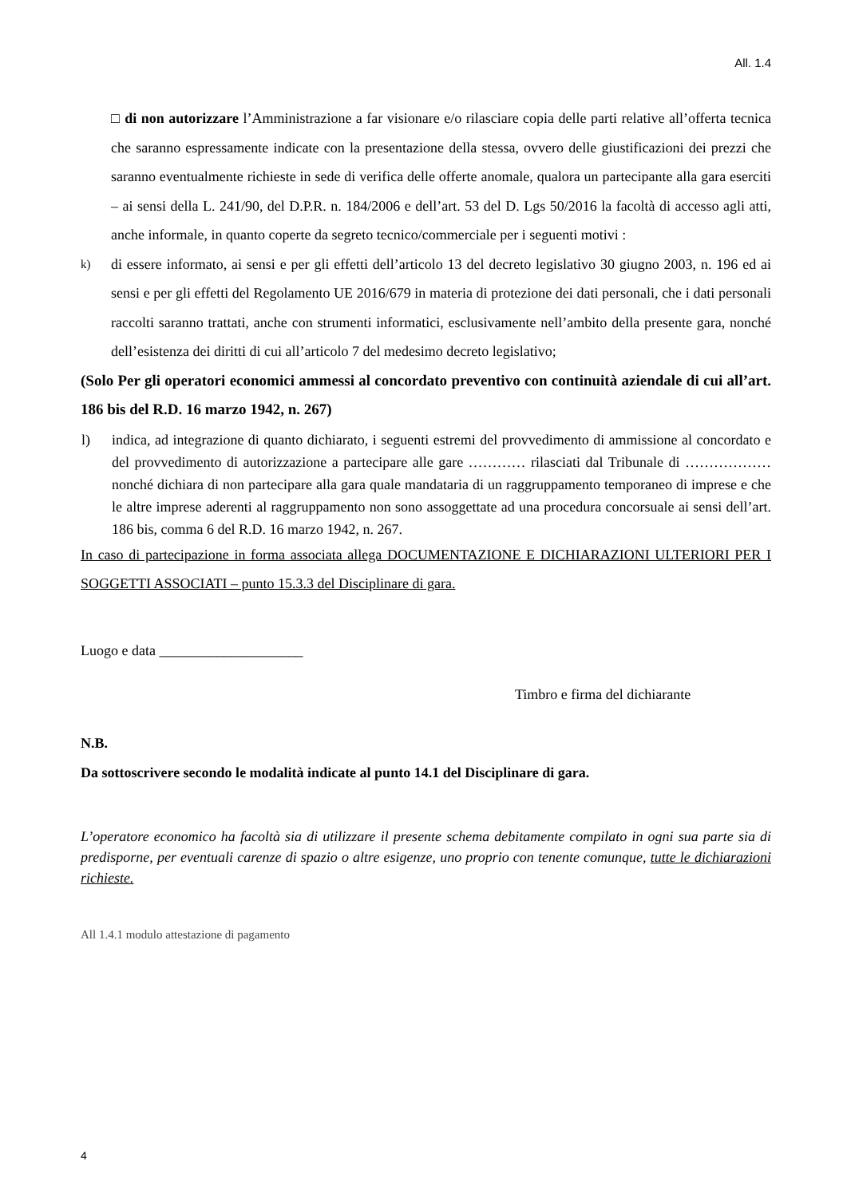All. 1.4
□ di non autorizzare l’Amministrazione a far visionare e/o rilasciare copia delle parti relative all’offerta tecnica che saranno espressamente indicate con la presentazione della stessa, ovvero delle giustificazioni dei prezzi che saranno eventualmente richieste in sede di verifica delle offerte anomale, qualora un partecipante alla gara eserciti – ai sensi della L. 241/90, del D.P.R. n. 184/2006 e dell’art. 53 del D. Lgs 50/2016 la facoltà di accesso agli atti, anche informale, in quanto coperte da segreto tecnico/commerciale per i seguenti motivi :
k) di essere informato, ai sensi e per gli effetti dell’articolo 13 del decreto legislativo 30 giugno 2003, n. 196 ed ai sensi e per gli effetti del Regolamento UE 2016/679 in materia di protezione dei dati personali, che i dati personali raccolti saranno trattati, anche con strumenti informatici, esclusivamente nell’ambito della presente gara, nonché dell’esistenza dei diritti di cui all’articolo 7 del medesimo decreto legislativo;
(Solo Per gli operatori economici ammessi al concordato preventivo con continuità aziendale di cui all’art. 186 bis del R.D. 16 marzo 1942, n. 267)
l) indica, ad integrazione di quanto dichiarato, i seguenti estremi del provvedimento di ammissione al concordato e del provvedimento di autorizzazione a partecipare alle gare ………… rilasciati dal Tribunale di ……………… nonché dichiara di non partecipare alla gara quale mandataria di un raggruppamento temporaneo di imprese e che le altre imprese aderenti al raggruppamento non sono assoggettate ad una procedura concorsuale ai sensi dell’art. 186 bis, comma 6 del R.D. 16 marzo 1942, n. 267.
In caso di partecipazione in forma associata allega DOCUMENTAZIONE E DICHIARAZIONI ULTERIORI PER I SOGGETTI ASSOCIATI – punto 15.3.3 del Disciplinare di gara.
Luogo e data ____________________
Timbro e firma del dichiarante
N.B.
Da sottoscrivere secondo le modalità indicate al punto 14.1 del Disciplinare di gara.
L’operatore economico ha facoltà sia di utilizzare il presente schema debitamente compilato in ogni sua parte sia di predisporne, per eventuali carenze di spazio o altre esigenze, uno proprio con tenente comunque, tutte le dichiarazioni richieste.
All 1.4.1 modulo attestazione di pagamento
4